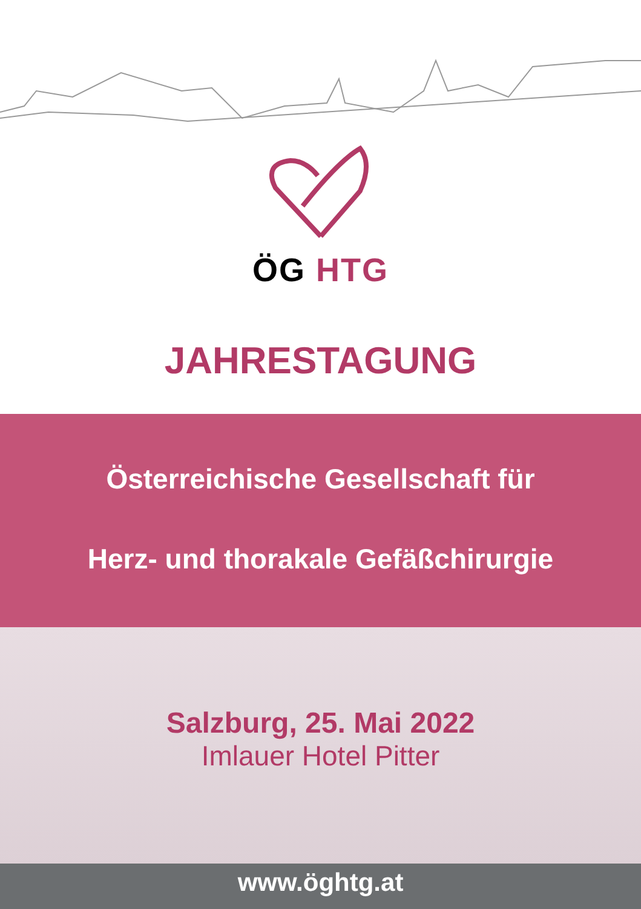ÖG HTG
JAHRESTAGUNG
Österreichische Gesellschaft für
Herz- und thorakale Gefäßchirurgie
Salzburg, 25. Mai 2022
Imlauer Hotel Pitter
www.öghtg.at